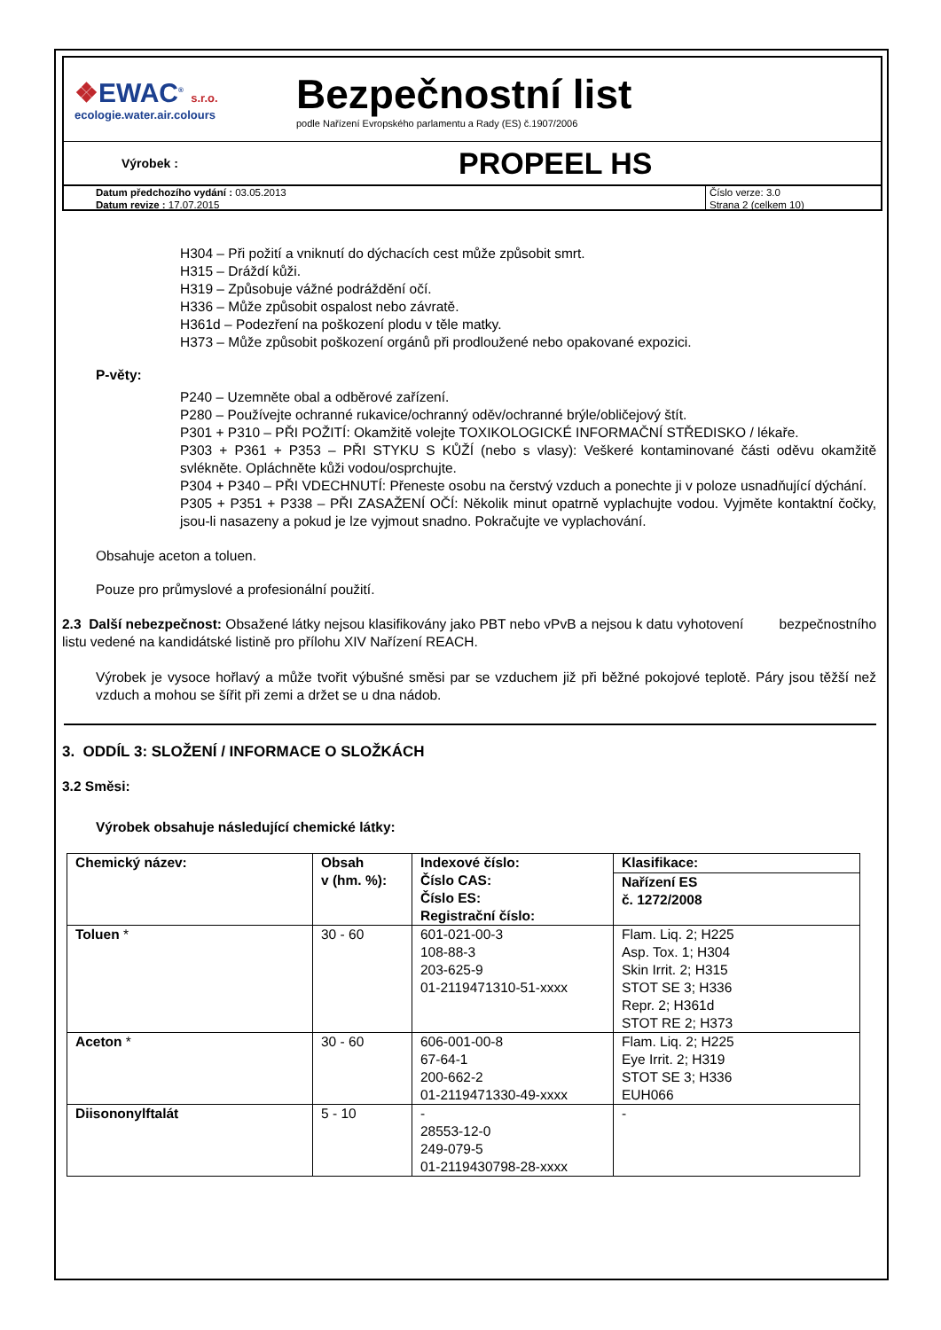❖EWAC<sup>®</sup> s.r.o.
ecologie.water.air.colours
Bezpečnostní list
podle Nařízení Evropského parlamentu a Rady (ES) č.1907/2006
Výrobek :
PROPEEL HS
Datum předchozího vydání : 03.05.2013
Datum revize : 17.07.2015
Číslo verze: 3.0
Strana 2 (celkem 10)
H304 – Při požití a vniknutí do dýchacích cest může způsobit smrt.
H315 – Dráždí kůži.
H319 – Způsobuje vážné podráždění očí.
H336 – Může způsobit ospalost nebo závratě.
H361d – Podezření na poškození plodu v těle matky.
H373 – Může způsobit poškození orgánů při prodloužené nebo opakované expozici.
P-věty:
P240 – Uzemněte obal a odběrové zařízení.
P280 – Používejte ochranné rukavice/ochranný oděv/ochranné brýle/obličejový štít.
P301 + P310 – PŘI POŽITÍ: Okamžitě volejte TOXIKOLOGICKÉ INFORMAČNÍ STŘEDISKO / lékaře.
P303 + P361 + P353 – PŘI STYKU S KŮŽÍ (nebo s vlasy): Veškeré kontaminované části oděvu okamžitě svlékněte. Opláchněte kůži vodou/osprchujte.
P304 + P340 – PŘI VDECHNUTÍ: Přeneste osobu na čerstvý vzduch a ponechte ji v poloze usnadňující dýchání.
P305 + P351 + P338 – PŘI ZASAŽENÍ OČÍ: Několik minut opatrně vyplachujte vodou. Vyjměte kontaktní čočky, jsou-li nasazeny a pokud je lze vyjmout snadno. Pokračujte ve vyplachování.
Obsahuje aceton a toluen.
Pouze pro průmyslové a profesionální použití.
2.3 Další nebezpečnost: Obsažené látky nejsou klasifikovány jako PBT nebo vPvB a nejsou k datu vyhotovení bezpečnostního listu vedené na kandidátské listině pro přílohu XIV Nařízení REACH.
Výrobek je vysoce hořlavý a může tvořit výbušné směsi par se vzduchem již při běžné pokojové teplotě. Páry jsou těžší než vzduch a mohou se šířit při zemi a držet se u dna nádob.
3. ODDÍL 3: SLOŽENÍ / INFORMACE O SLOŽKÁCH
3.2 Směsi:
Výrobek obsahuje následující chemické látky:
| Chemický název: | Obsah v (hm. %): | Indexové číslo: Číslo CAS: Číslo ES: Registrační číslo: | Klasifikace: |
| --- | --- | --- | --- |
| | | | Nařízení ES č. 1272/2008 |
| Toluen * | 30 - 60 | 601-021-00-3 108-88-3 203-625-9 01-2119471310-51-xxxx | Flam. Liq. 2; H225 Asp. Tox. 1; H304 Skin Irrit. 2; H315 STOT SE 3; H336 Repr. 2; H361d STOT RE 2; H373 |
| Aceton * | 30 - 60 | 606-001-00-8 67-64-1 200-662-2 01-2119471330-49-xxxx | Flam. Liq. 2; H225 Eye Irrit. 2; H319 STOT SE 3; H336 EUH066 |
| Diisononylftalát | 5 - 10 | - 28553-12-0 249-079-5 01-2119430798-28-xxxx | - |